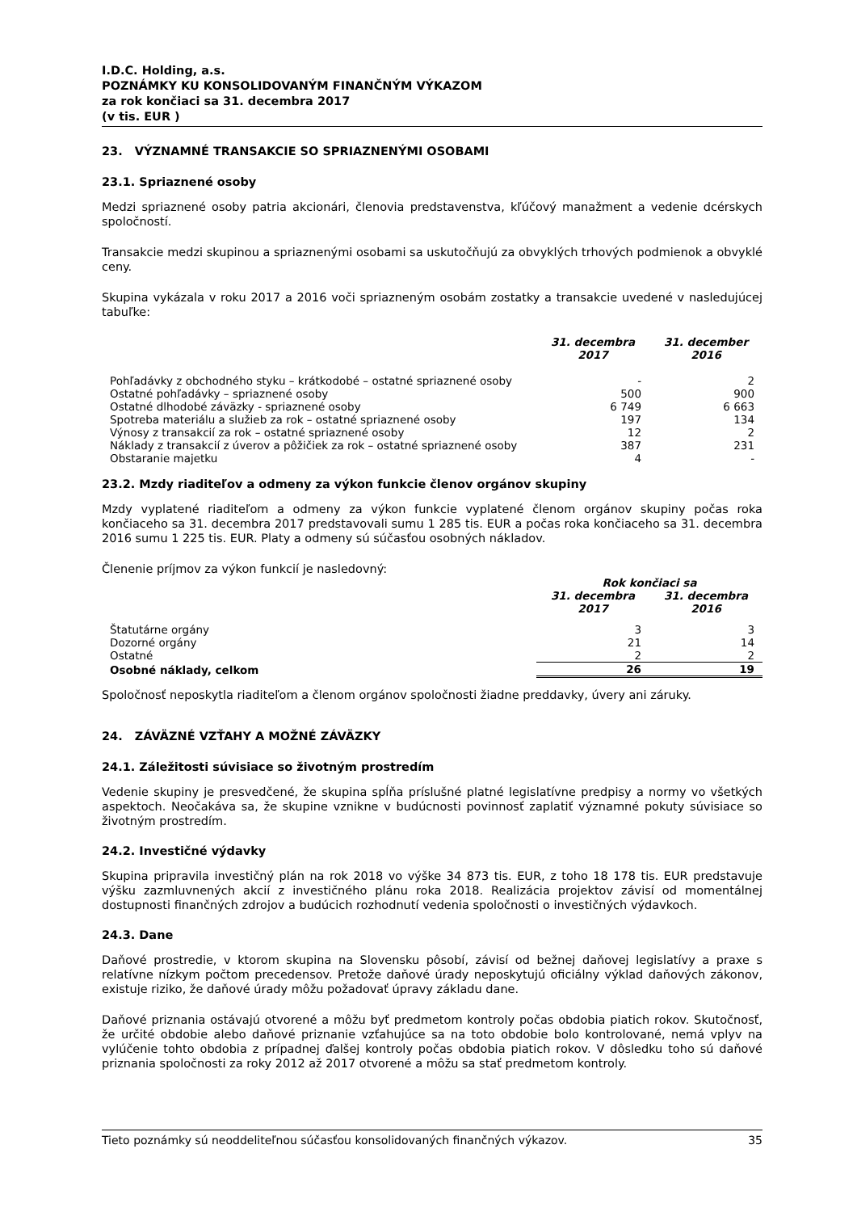I.D.C. Holding, a.s.
POZNÁMKY KU KONSOLIDOVANÝM FINANČNÝM VÝKAZOM
za rok končiaci sa 31. decembra 2017
(v tis. EUR )
23. VÝZNAMNÉ TRANSAKCIE SO SPRIAZNENÝMI OSOBAMI
23.1. Spriaznené osoby
Medzi spriaznené osoby patria akcionári, členovia predstavenstva, kľúčový manažment a vedenie dcérskych spoločností.
Transakcie medzi skupinou a spriaznenými osobami sa uskutočňujú za obvyklých trhových podmienok a obvyklé ceny.
Skupina vykázala v roku 2017 a 2016 voči spriazneným osobám zostatky a transakcie uvedené v nasledujúcej tabuľke:
| | 31. decembra 2017 | 31. december 2016 |
| Pohľadávky z obchodného styku – krátkodobé – ostatné spriaznené osoby | - | 2 |
| Ostatné pohľadávky – spriaznené osoby | 500 | 900 |
| Ostatné dlhodobé záväzky - spriaznené osoby | 6 749 | 6 663 |
| Spotreba materiálu a služieb za rok – ostatné spriaznené osoby | 197 | 134 |
| Výnosy z transakcií za rok – ostatné spriaznené osoby | 12 | 2 |
| Náklady z transakcií z úverov a pôžičiek za rok – ostatné spriaznené osoby | 387 | 231 |
| Obstaranie majetku | 4 | - |
23.2. Mzdy riaditeľov a odmeny za výkon funkcie členov orgánov skupiny
Mzdy vyplatené riaditeľom a odmeny za výkon funkcie vyplatené členom orgánov skupiny počas roka končiaceho sa 31. decembra 2017 predstavovali sumu 1 285 tis. EUR a počas roka končiaceho sa 31. decembra 2016 sumu 1 225 tis. EUR. Platy a odmeny sú súčasťou osobných nákladov.
Členenie príjmov za výkon funkcií je nasledovný:
| | Rok končiaci sa | |
| | 31. decembra 2017 | 31. decembra 2016 |
| Štatutárne orgány | 3 | 3 |
| Dozorné orgány | 21 | 14 |
| Ostatné | 2 | 2 |
| Osobné náklady, celkom | 26 | 19 |
Spoločnosť neposkytla riaditeľom a členom orgánov spoločnosti žiadne preddavky, úvery ani záruky.
24. ZÁVÄZNÉ VZŤAHY A MOŽNÉ ZÁVÄZKY
24.1. Záležitosti súvisiace so životným prostredím
Vedenie skupiny je presvedčené, že skupina spĺňa príslušné platné legislatívne predpisy a normy vo všetkých aspektoch. Neočakáva sa, že skupine vznikne v budúcnosti povinnosť zaplatiť významné pokuty súvisiace so životným prostredím.
24.2. Investičné výdavky
Skupina pripravila investičný plán na rok 2018 vo výške 34 873 tis. EUR, z toho 18 178 tis. EUR predstavuje výšku zazmluvnených akcií z investičného plánu roka 2018. Realizácia projektov závisí od momentálnej dostupnosti finančných zdrojov a budúcich rozhodnutí vedenia spoločnosti o investičných výdavkoch.
24.3. Dane
Daňové prostredie, v ktorom skupina na Slovensku pôsobí, závisí od bežnej daňovej legislatívy a praxe s relatívne nízkym počtom precedensov. Pretože daňové úrady neposkytujú oficiálny výklad daňových zákonov, existuje riziko, že daňové úrady môžu požadovať úpravy základu dane.
Daňové priznania ostávajú otvorené a môžu byť predmetom kontroly počas obdobia piatich rokov. Skutočnosť, že určité obdobie alebo daňové priznanie vzťahujúce sa na toto obdobie bolo kontrolované, nemá vplyv na vylúčenie tohto obdobia z prípadnej ďalšej kontroly počas obdobia piatich rokov. V dôsledku toho sú daňové priznania spoločnosti za roky 2012 až 2017 otvorené a môžu sa stať predmetom kontroly.
Tieto poznámky sú neoddeliteľnou súčasťou konsolidovaných finančných výkazov. 35